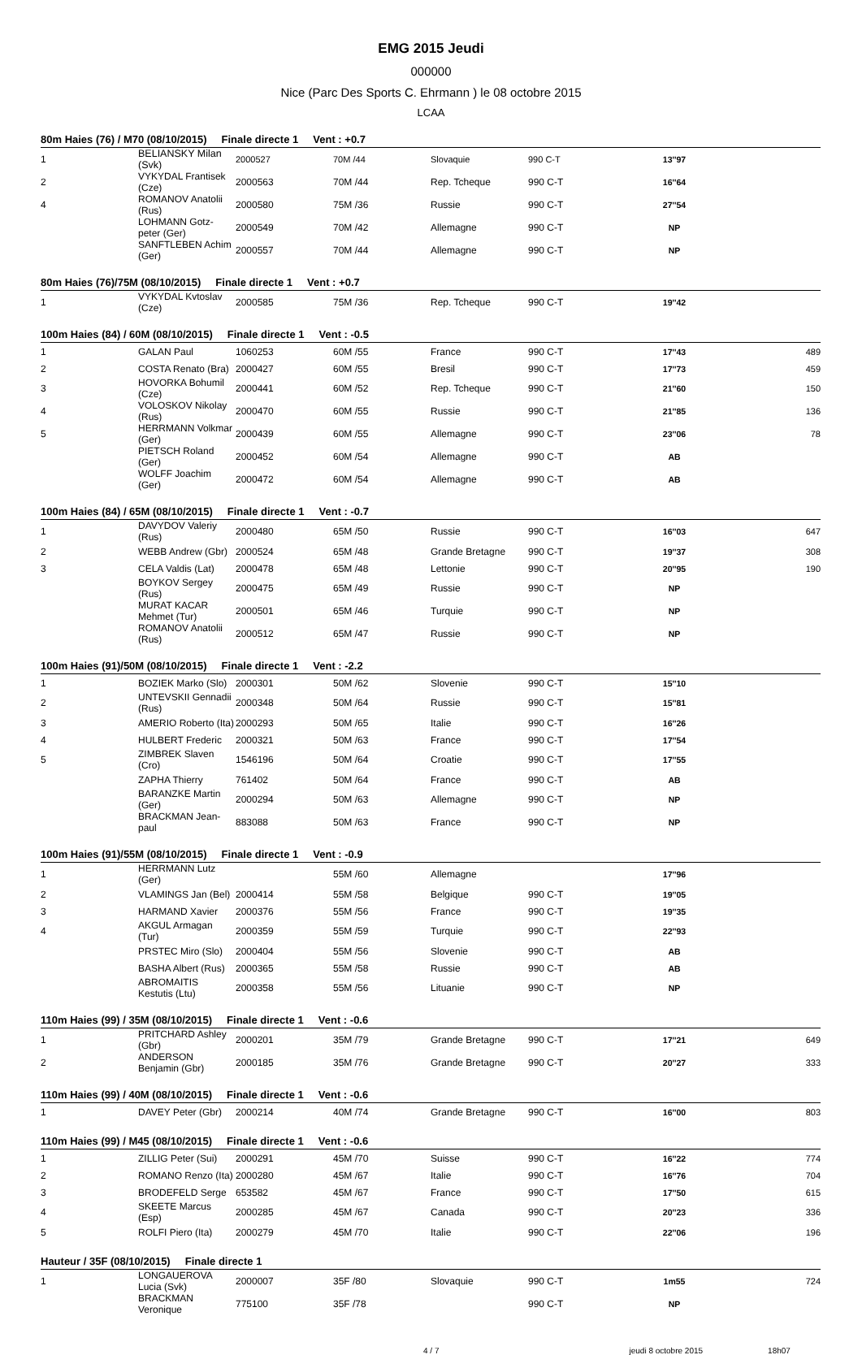EMG 2015 Jeudi
000000
Nice (Parc Des Sports C. Ehrmann ) le 08 octobre 2015
LCAA
| 80m Haies (76) / M70 (08/10/2015) Finale directe 1 Vent : +0.7 | | | | | | | |
| --- | --- | --- | --- | --- | --- | --- | --- |
| 1 | BELIANSKY Milan (Svk) | 2000527 | 70M /44 | Slovaquie | 990 C-T | 13''97 | |
| 2 | VYKYDAL Frantisek (Cze) | 2000563 | 70M /44 | Rep. Tcheque | 990 C-T | 16''64 | |
| 4 | ROMANOV Anatolii (Rus) | 2000580 | 75M /36 | Russie | 990 C-T | 27''54 | |
| | LOHMANN Gotz-peter (Ger) | 2000549 | 70M /42 | Allemagne | 990 C-T | NP | |
| | SANFTLEBEN Achim (Ger) | 2000557 | 70M /44 | Allemagne | 990 C-T | NP | |
| 80m Haies (76)/75M (08/10/2015) Finale directe 1 Vent : +0.7 | | | | | | | |
| 1 | VYKYDAL Kvtoslav (Cze) | 2000585 | 75M /36 | Rep. Tcheque | 990 C-T | 19''42 | |
| 100m Haies (84) / 60M (08/10/2015) Finale directe 1 Vent : -0.5 | | | | | | | |
| 1 | GALAN Paul | 1060253 | 60M /55 | France | 990 C-T | 17''43 | 489 |
| 2 | COSTA Renato (Bra) | 2000427 | 60M /55 | Bresil | 990 C-T | 17''73 | 459 |
| 3 | HOVORKA Bohumil (Cze) | 2000441 | 60M /52 | Rep. Tcheque | 990 C-T | 21''60 | 150 |
| 4 | VOLOSKOV Nikolay (Rus) | 2000470 | 60M /55 | Russie | 990 C-T | 21''85 | 136 |
| 5 | HERRMANN Volkmar (Ger) | 2000439 | 60M /55 | Allemagne | 990 C-T | 23''06 | 78 |
| | PIETSCH Roland (Ger) | 2000452 | 60M /54 | Allemagne | 990 C-T | AB | |
| | WOLFF Joachim (Ger) | 2000472 | 60M /54 | Allemagne | 990 C-T | AB | |
| 100m Haies (84) / 65M (08/10/2015) Finale directe 1 Vent : -0.7 | | | | | | | |
| 1 | DAVYDOV Valeriy (Rus) | 2000480 | 65M /50 | Russie | 990 C-T | 16''03 | 647 |
| 2 | WEBB Andrew (Gbr) | 2000524 | 65M /48 | Grande Bretagne | 990 C-T | 19''37 | 308 |
| 3 | CELA Valdis (Lat) | 2000478 | 65M /48 | Lettonie | 990 C-T | 20''95 | 190 |
| | BOYKOV Sergey (Rus) | 2000475 | 65M /49 | Russie | 990 C-T | NP | |
| | MURAT KACAR Mehmet (Tur) | 2000501 | 65M /46 | Turquie | 990 C-T | NP | |
| | ROMANOV Anatolii (Rus) | 2000512 | 65M /47 | Russie | 990 C-T | NP | |
| 100m Haies (91)/50M (08/10/2015) Finale directe 1 Vent : -2.2 | | | | | | | |
| 1 | BOZIEK Marko (Slo) | 2000301 | 50M /62 | Slovenie | 990 C-T | 15''10 | |
| 2 | UNTEVSKII Gennadii (Rus) | 2000348 | 50M /64 | Russie | 990 C-T | 15''81 | |
| 3 | AMERIO Roberto (Ita) | 2000293 | 50M /65 | Italie | 990 C-T | 16''26 | |
| 4 | HULBERT Frederic | 2000321 | 50M /63 | France | 990 C-T | 17''54 | |
| 5 | ZIMBREK Slaven (Cro) | 1546196 | 50M /64 | Croatie | 990 C-T | 17''55 | |
| | ZAPHA Thierry | 761402 | 50M /64 | France | 990 C-T | AB | |
| | BARANZKE Martin (Ger) | 2000294 | 50M /63 | Allemagne | 990 C-T | NP | |
| | BRACKMAN Jean-paul | 883088 | 50M /63 | France | 990 C-T | NP | |
| 100m Haies (91)/55M (08/10/2015) Finale directe 1 Vent : -0.9 | | | | | | | |
| 1 | HERRMANN Lutz (Ger) | | 55M /60 | Allemagne | | 17''96 | |
| 2 | VLAMINGS Jan (Bel) | 2000414 | 55M /58 | Belgique | 990 C-T | 19''05 | |
| 3 | HARMAND Xavier | 2000376 | 55M /56 | France | 990 C-T | 19''35 | |
| 4 | AKGUL Armagan (Tur) | 2000359 | 55M /59 | Turquie | 990 C-T | 22''93 | |
| | PRSTEC Miro (Slo) | 2000404 | 55M /56 | Slovenie | 990 C-T | AB | |
| | BASHA Albert (Rus) | 2000365 | 55M /58 | Russie | 990 C-T | AB | |
| | ABROMAITIS Kestutis (Ltu) | 2000358 | 55M /56 | Lituanie | 990 C-T | NP | |
| 110m Haies (99) / 35M (08/10/2015) Finale directe 1 Vent : -0.6 | | | | | | | |
| 1 | PRITCHARD Ashley (Gbr) | 2000201 | 35M /79 | Grande Bretagne | 990 C-T | 17''21 | 649 |
| 2 | ANDERSON Benjamin (Gbr) | 2000185 | 35M /76 | Grande Bretagne | 990 C-T | 20''27 | 333 |
| 110m Haies (99) / 40M (08/10/2015) Finale directe 1 Vent : -0.6 | | | | | | | |
| 1 | DAVEY Peter (Gbr) | 2000214 | 40M /74 | Grande Bretagne | 990 C-T | 16''00 | 803 |
| 110m Haies (99) / M45 (08/10/2015) Finale directe 1 Vent : -0.6 | | | | | | | |
| 1 | ZILLIG Peter (Sui) | 2000291 | 45M /70 | Suisse | 990 C-T | 16''22 | 774 |
| 2 | ROMANO Renzo (Ita) | 2000280 | 45M /67 | Italie | 990 C-T | 16''76 | 704 |
| 3 | BRODEFELD Serge | 653582 | 45M /67 | France | 990 C-T | 17''50 | 615 |
| 4 | SKEETE Marcus (Esp) | 2000285 | 45M /67 | Canada | 990 C-T | 20''23 | 336 |
| 5 | ROLFI Piero (Ita) | 2000279 | 45M /70 | Italie | 990 C-T | 22''06 | 196 |
| Hauteur / 35F (08/10/2015) Finale directe 1 | | | | | | | |
| 1 | LONGAUEROVA Lucia (Svk) | 2000007 | 35F /80 | Slovaquie | 990 C-T | 1m55 | 724 |
| | BRACKMAN Veronique | 775100 | 35F /78 | | 990 C-T | NP | |
4 / 7 jeudi 8 octobre 2015 18h07